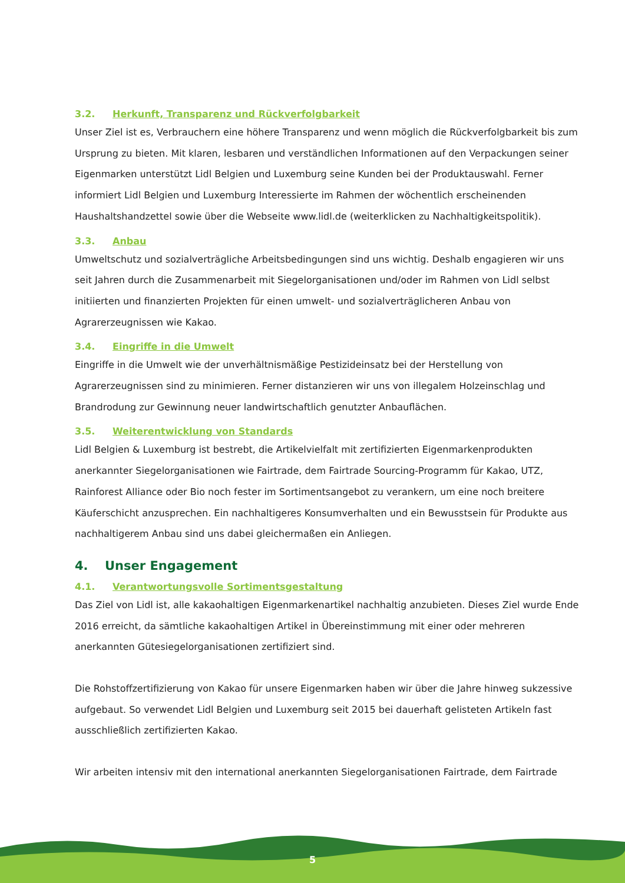3.2. Herkunft, Transparenz und Rückverfolgbarkeit
Unser Ziel ist es, Verbrauchern eine höhere Transparenz und wenn möglich die Rückverfolgbarkeit bis zum Ursprung zu bieten. Mit klaren, lesbaren und verständlichen Informationen auf den Verpackungen seiner Eigenmarken unterstützt Lidl Belgien und Luxemburg seine Kunden bei der Produktauswahl. Ferner informiert Lidl Belgien und Luxemburg Interessierte im Rahmen der wöchentlich erscheinenden Haushaltshandzettel sowie über die Webseite www.lidl.de (weiterklicken zu Nachhaltigkeitspolitik).
3.3. Anbau
Umweltschutz und sozialverträgliche Arbeitsbedingungen sind uns wichtig. Deshalb engagieren wir uns seit Jahren durch die Zusammenarbeit mit Siegelorganisationen und/oder im Rahmen von Lidl selbst initiierten und finanzierten Projekten für einen umwelt- und sozialverträglicheren Anbau von Agrarerzeugnissen wie Kakao.
3.4. Eingriffe in die Umwelt
Eingriffe in die Umwelt wie der unverhältnismäßige Pestizideinsatz bei der Herstellung von Agrarerzeugnissen sind zu minimieren. Ferner distanzieren wir uns von illegalem Holzeinschlag und Brandrodung zur Gewinnung neuer landwirtschaftlich genutzter Anbauflächen.
3.5. Weiterentwicklung von Standards
Lidl Belgien & Luxemburg ist bestrebt, die Artikelvielfalt mit zertifizierten Eigenmarkenprodukten anerkannter Siegelorganisationen wie Fairtrade, dem Fairtrade Sourcing-Programm für Kakao, UTZ, Rainforest Alliance oder Bio noch fester im Sortimentsangebot zu verankern, um eine noch breitere Käuferschicht anzusprechen. Ein nachhaltigeres Konsumverhalten und ein Bewusstsein für Produkte aus nachhaltigerem Anbau sind uns dabei gleichermaßen ein Anliegen.
4. Unser Engagement
4.1. Verantwortungsvolle Sortimentsgestaltung
Das Ziel von Lidl ist, alle kakaohaltigen Eigenmarkenartikel nachhaltig anzubieten. Dieses Ziel wurde Ende 2016 erreicht, da sämtliche kakaohaltigen Artikel in Übereinstimmung mit einer oder mehreren anerkannten Gütesiegelorganisationen zertifiziert sind.
Die Rohstoffzertifizierung von Kakao für unsere Eigenmarken haben wir über die Jahre hinweg sukzessive aufgebaut. So verwendet Lidl Belgien und Luxemburg seit 2015 bei dauerhaft gelisteten Artikeln fast ausschließlich zertifizierten Kakao.
Wir arbeiten intensiv mit den international anerkannten Siegelorganisationen Fairtrade, dem Fairtrade
5